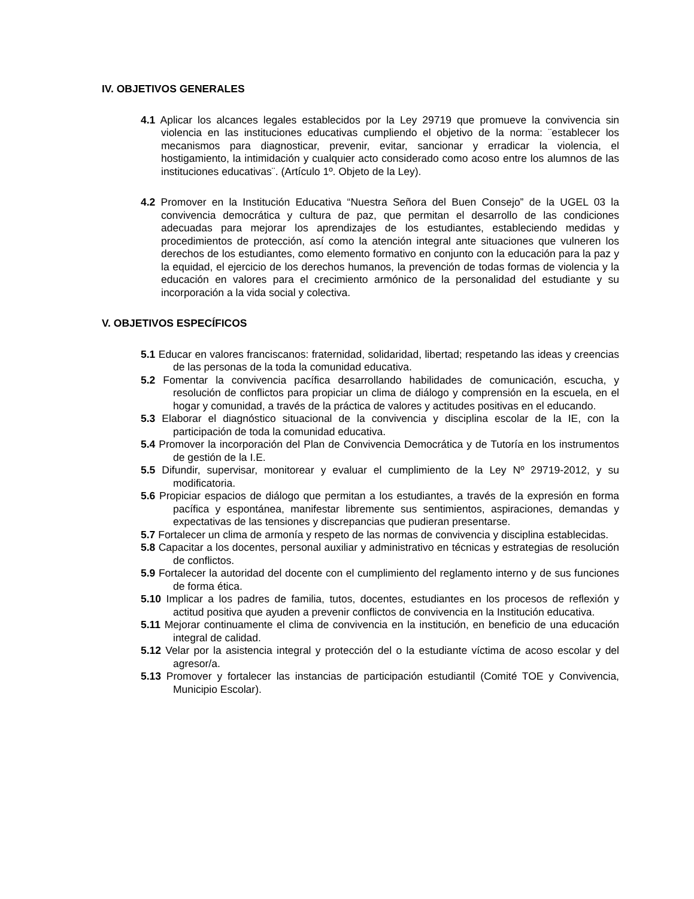IV. OBJETIVOS GENERALES
4.1 Aplicar los alcances legales establecidos por la Ley 29719 que promueve la convivencia sin violencia en las instituciones educativas cumpliendo el objetivo de la norma: ¨establecer los mecanismos para diagnosticar, prevenir, evitar, sancionar y erradicar la violencia, el hostigamiento, la intimidación y cualquier acto considerado como acoso entre los alumnos de las instituciones educativas¨. (Artículo 1º. Objeto de la Ley).
4.2 Promover en la Institución Educativa “Nuestra Señora del Buen Consejo” de la UGEL 03 la convivencia democrática y cultura de paz, que permitan el desarrollo de las condiciones adecuadas para mejorar los aprendizajes de los estudiantes, estableciendo medidas y procedimientos de protección, así como la atención integral ante situaciones que vulneren los derechos de los estudiantes, como elemento formativo en conjunto con la educación para la paz y la equidad, el ejercicio de los derechos humanos, la prevención de todas formas de violencia y la educación en valores para el crecimiento armónico de la personalidad del estudiante y su incorporación a la vida social y colectiva.
V. OBJETIVOS ESPECÍFICOS
5.1 Educar en valores franciscanos: fraternidad, solidaridad, libertad; respetando las ideas y creencias de las personas de la toda la comunidad educativa.
5.2 Fomentar la convivencia pacífica desarrollando habilidades de comunicación, escucha, y resolución de conflictos para propiciar un clima de diálogo y comprensión en la escuela, en el hogar y comunidad, a través de la práctica de valores y actitudes positivas en el educando.
5.3 Elaborar el diagnóstico situacional de la convivencia y disciplina escolar de la IE, con la participación de toda la comunidad educativa.
5.4 Promover la incorporación del Plan de Convivencia Democrática y de Tutoría en los instrumentos de gestión de la I.E.
5.5 Difundir, supervisar, monitorear y evaluar el cumplimiento de la Ley Nº 29719-2012, y su modificatoria.
5.6 Propiciar espacios de diálogo que permitan a los estudiantes, a través de la expresión en forma pacífica y espontánea, manifestar libremente sus sentimientos, aspiraciones, demandas y expectativas de las tensiones y discrepancias que pudieran presentarse.
5.7 Fortalecer un clima de armonía y respeto de las normas de convivencia y disciplina establecidas.
5.8 Capacitar a los docentes, personal auxiliar y administrativo en técnicas y estrategias de resolución de conflictos.
5.9 Fortalecer la autoridad del docente con el cumplimiento del reglamento interno y de sus funciones de forma ética.
5.10 Implicar a los padres de familia, tutos, docentes, estudiantes en los procesos de reflexión y actitud positiva que ayuden a prevenir conflictos de convivencia en la Institución educativa.
5.11 Mejorar continuamente el clima de convivencia en la institución, en beneficio de una educación integral de calidad.
5.12 Velar por la asistencia integral y protección del o la estudiante víctima de acoso escolar y del agresor/a.
5.13 Promover y fortalecer las instancias de participación estudiantil (Comité TOE y Convivencia, Municipio Escolar).